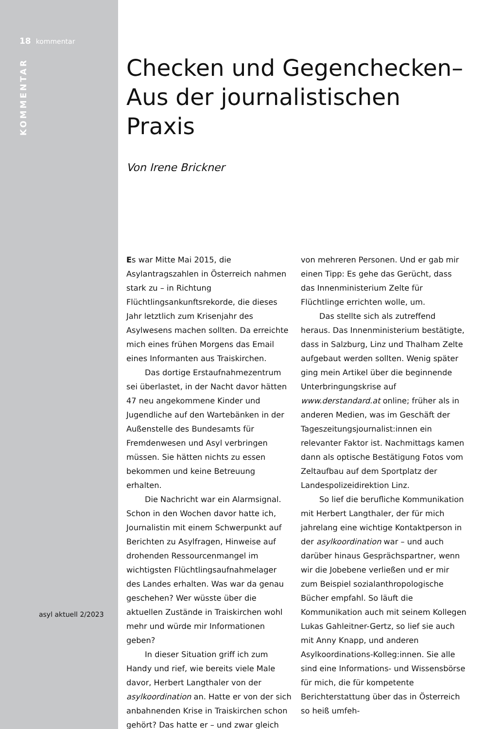18 kommentar
KOMMENTAR
asyl aktuell 2/2023
Checken und Gegenchecken–
Aus der journalistischen
Praxis
Von Irene Brickner
Es war Mitte Mai 2015, die Asylantragszahlen in Österreich nahmen stark zu – in Richtung Flüchtlingsankunftsrekorde, die dieses Jahr letztlich zum Krisenjahr des Asylwesens machen sollten. Da erreichte mich eines frühen Morgens das Email eines Informanten aus Traiskirchen.
Das dortige Erstaufnahmezentrum sei überlastet, in der Nacht davor hätten 47 neu angekommene Kinder und Jugendliche auf den Wartebänken in der Außenstelle des Bundesamts für Fremdenwesen und Asyl verbringen müssen. Sie hätten nichts zu essen bekommen und keine Betreuung erhalten.
Die Nachricht war ein Alarmsignal. Schon in den Wochen davor hatte ich, Journalistin mit einem Schwerpunkt auf Berichten zu Asylfragen, Hinweise auf drohenden Ressourcenmangel im wichtigsten Flüchtlingsaufnahmelager des Landes erhalten. Was war da genau geschehen? Wer wüsste über die aktuellen Zustände in Traiskirchen wohl mehr und würde mir Informationen geben?
In dieser Situation griff ich zum Handy und rief, wie bereits viele Male davor, Herbert Langthaler von der asylkoordination an. Hatte er von der sich anbahnenden Krise in Traiskirchen schon gehört? Das hatte er – und zwar gleich von mehreren Personen. Und er gab mir einen Tipp: Es gehe das Gerücht, dass das Innenministerium Zelte für Flüchtlinge errichten wolle, um.
Das stellte sich als zutreffend heraus. Das Innenministerium bestätigte, dass in Salzburg, Linz und Thalham Zelte aufgebaut werden sollten. Wenig später ging mein Artikel über die beginnende Unterbringungskrise auf www.derstandard.at online; früher als in anderen Medien, was im Geschäft der Tageszeitungsjournalist:innen ein relevanter Faktor ist. Nachmittags kamen dann als optische Bestätigung Fotos vom Zeltaufbau auf dem Sportplatz der Landespolizeidirektion Linz.
So lief die berufliche Kommunikation mit Herbert Langthaler, der für mich jahrelang eine wichtige Kontaktperson in der asylkoordination war – und auch darüber hinaus Gesprächspartner, wenn wir die Jobebene verließen und er mir zum Beispiel sozialanthropologische Bücher empfahl. So läuft die Kommunikation auch mit seinem Kollegen Lukas Gahleitner-Gertz, so lief sie auch mit Anny Knapp, und anderen Asylkoordinations-Kolleg:innen. Sie alle sind eine Informations- und Wissensbörse für mich, die für kompetente Berichterstattung über das in Österreich so heiß umfeh-